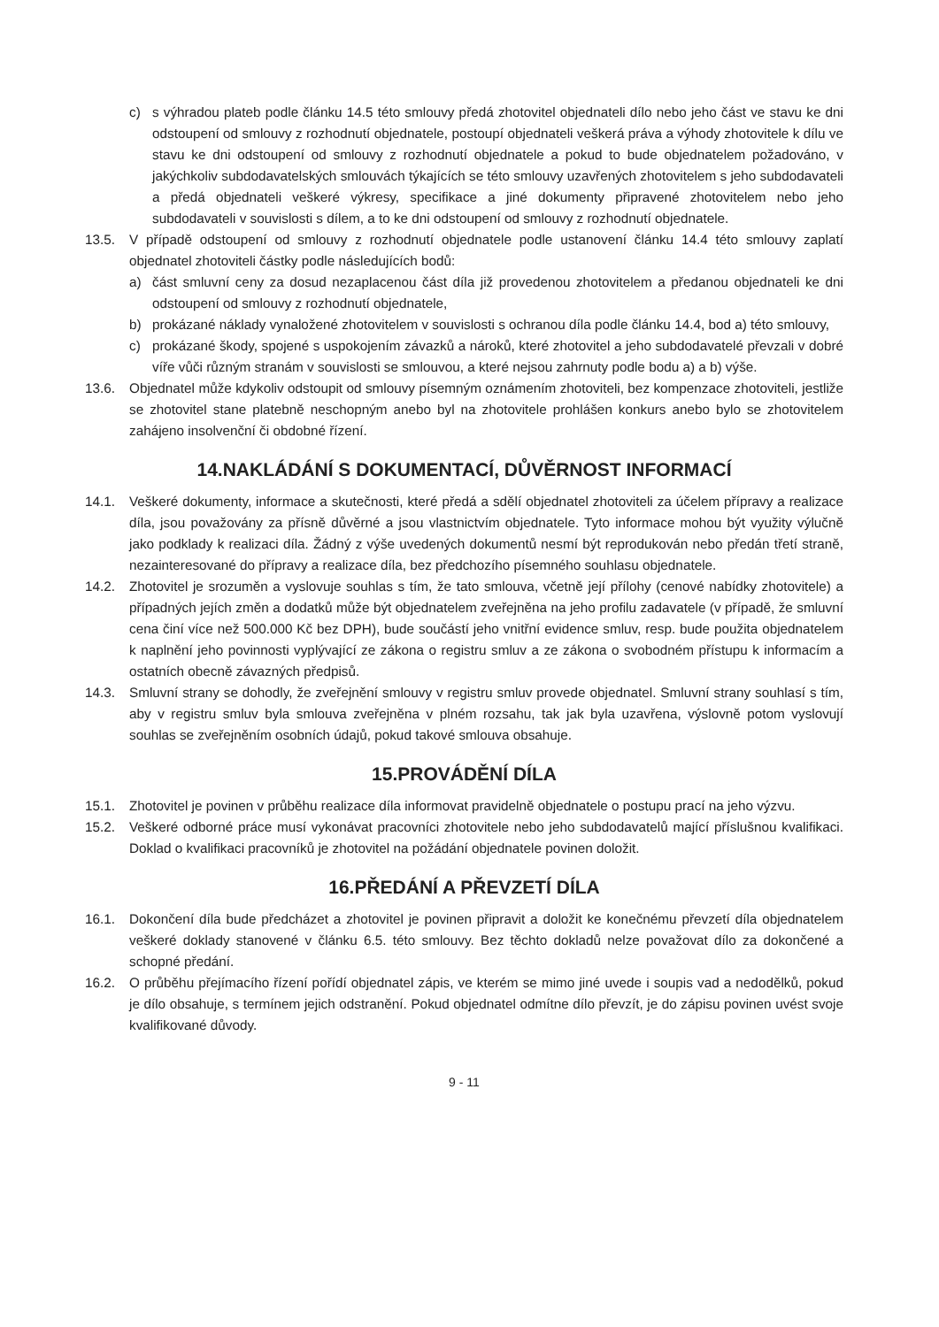c) s výhradou plateb podle článku 14.5 této smlouvy předá zhotovitel objednateli dílo nebo jeho část ve stavu ke dni odstoupení od smlouvy z rozhodnutí objednatele, postoupí objednateli veškerá práva a výhody zhotovitele k dílu ve stavu ke dni odstoupení od smlouvy z rozhodnutí objednatele a pokud to bude objednatelem požadováno, v jakýchkoliv subdodavatelských smlouvách týkajících se této smlouvy uzavřených zhotovitelem s jeho subdodavateli a předá objednateli veškeré výkresy, specifikace a jiné dokumenty připravené zhotovitelem nebo jeho subdodavateli v souvislosti s dílem, a to ke dni odstoupení od smlouvy z rozhodnutí objednatele.
13.5. V případě odstoupení od smlouvy z rozhodnutí objednatele podle ustanovení článku 14.4 této smlouvy zaplatí objednatel zhotoviteli částky podle následujících bodů:
a) část smluvní ceny za dosud nezaplacenou část díla již provedenou zhotovitelem a předanou objednateli ke dni odstoupení od smlouvy z rozhodnutí objednatele,
b) prokázané náklady vynaložené zhotovitelem v souvislosti s ochranou díla podle článku 14.4, bod a) této smlouvy,
c) prokázané škody, spojené s uspokojením závazků a nároků, které zhotovitel a jeho subdodavatelé převzali v dobré víře vůči různým stranám v souvislosti se smlouvou, a které nejsou zahrnuty podle bodu a) a b) výše.
13.6. Objednatel může kdykoliv odstoupit od smlouvy písemným oznámením zhotoviteli, bez kompenzace zhotoviteli, jestliže se zhotovitel stane platebně neschopným anebo byl na zhotovitele prohlášen konkurs anebo bylo se zhotovitelem zahájeno insolvenční či obdobné řízení.
14.NAKLÁDÁNÍ S DOKUMENTACÍ, DŮVĚRNOST INFORMACÍ
14.1. Veškeré dokumenty, informace a skutečnosti, které předá a sdělí objednatel zhotoviteli za účelem přípravy a realizace díla, jsou považovány za přísně důvěrné a jsou vlastnictvím objednatele. Tyto informace mohou být využity výlučně jako podklady k realizaci díla. Žádný z výše uvedených dokumentů nesmí být reprodukován nebo předán třetí straně, nezainteresované do přípravy a realizace díla, bez předchozího písemného souhlasu objednatele.
14.2. Zhotovitel je srozuměn a vyslovuje souhlas s tím, že tato smlouva, včetně její přílohy (cenové nabídky zhotovitele) a případných jejích změn a dodatků může být objednatelem zveřejněna na jeho profilu zadavatele (v případě, že smluvní cena činí více než 500.000 Kč bez DPH), bude součástí jeho vnitřní evidence smluv, resp. bude použita objednatelem k naplnění jeho povinnosti vyplývající ze zákona o registru smluv a ze zákona o svobodném přístupu k informacím a ostatních obecně závazných předpisů.
14.3. Smluvní strany se dohodly, že zveřejnění smlouvy v registru smluv provede objednatel. Smluvní strany souhlasí s tím, aby v registru smluv byla smlouva zveřejněna v plném rozsahu, tak jak byla uzavřena, výslovně potom vyslovují souhlas se zveřejněním osobních údajů, pokud takové smlouva obsahuje.
15.PROVÁDĚNÍ DÍLA
15.1. Zhotovitel je povinen v průběhu realizace díla informovat pravidelně objednatele o postupu prací na jeho výzvu.
15.2. Veškeré odborné práce musí vykonávat pracovníci zhotovitele nebo jeho subdodavatelů mající příslušnou kvalifikaci. Doklad o kvalifikaci pracovníků je zhotovitel na požádání objednatele povinen doložit.
16.PŘEDÁNÍ A PŘEVZETÍ DÍLA
16.1. Dokončení díla bude předcházet a zhotovitel je povinen připravit a doložit ke konečnému převzetí díla objednatelem veškeré doklady stanovené v článku 6.5. této smlouvy. Bez těchto dokladů nelze považovat dílo za dokončené a schopné předání.
16.2. O průběhu přejímacího řízení pořídí objednatel zápis, ve kterém se mimo jiné uvede i soupis vad a nedodělků, pokud je dílo obsahuje, s termínem jejich odstranění. Pokud objednatel odmítne dílo převzít, je do zápisu povinen uvést svoje kvalifikované důvody.
9 - 11